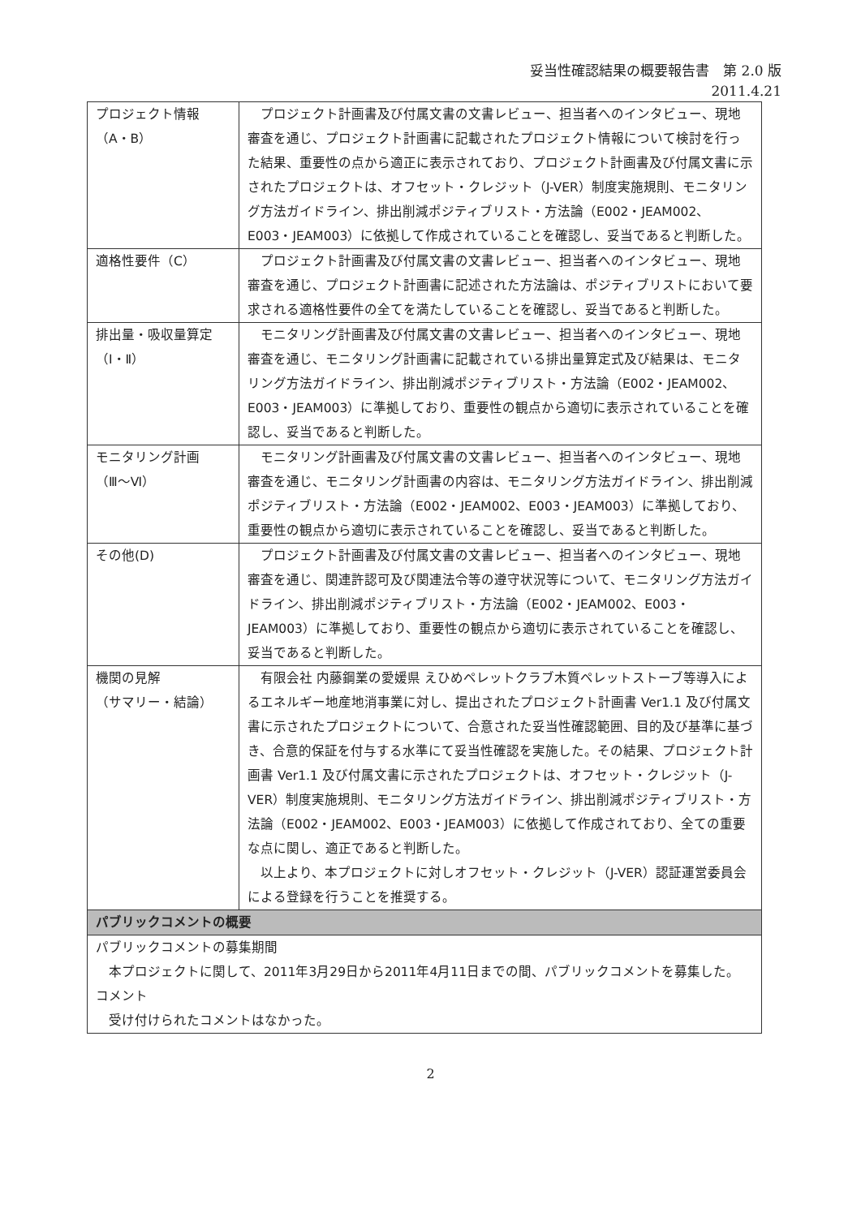妥当性確認結果の概要報告書　第 2.0 版
2011.4.21
| プロジェクト情報 （A・B） | プロジェクト計画書及び付属文書の文書レビュー、担当者へのインタビュー、現地審査を通じ、プロジェクト計画書に記載されたプロジェクト情報について検討を行った結果、重要性の点から適正に表示されており、プロジェクト計画書及び付属文書に示されたプロジェクトは、オフセット・クレジット（J-VER）制度実施規則、モニタリング方法ガイドライン、排出削減ポジティブリスト・方法論（E002・JEAM002、E003・JEAM003）に依拠して作成されていることを確認し、妥当であると判断した。 |
| 適格性要件（C） | プロジェクト計画書及び付属文書の文書レビュー、担当者へのインタビュー、現地審査を通じ、プロジェクト計画書に記述された方法論は、ポジティブリストにおいて要求される適格性要件の全てを満たしていることを確認し、妥当であると判断した。 |
| 排出量・吸収量算定 （Ⅰ・Ⅱ） | モニタリング計画書及び付属文書の文書レビュー、担当者へのインタビュー、現地審査を通じ、モニタリング計画書に記載されている排出量算定式及び結果は、モニタリング方法ガイドライン、排出削減ポジティブリスト・方法論（E002・JEAM002、E003・JEAM003）に準拠しており、重要性の観点から適切に表示されていることを確認し、妥当であると判断した。 |
| モニタリング計画 （Ⅲ～Ⅵ） | モニタリング計画書及び付属文書の文書レビュー、担当者へのインタビュー、現地審査を通じ、モニタリング計画書の内容は、モニタリング方法ガイドライン、排出削減ポジティブリスト・方法論（E002・JEAM002、E003・JEAM003）に準拠しており、重要性の観点から適切に表示されていることを確認し、妥当であると判断した。 |
| その他(D) | プロジェクト計画書及び付属文書の文書レビュー、担当者へのインタビュー、現地審査を通じ、関連許認可及び関連法令等の遵守状況等について、モニタリング方法ガイドライン、排出削減ポジティブリスト・方法論（E002・JEAM002、E003・JEAM003）に準拠しており、重要性の観点から適切に表示されていることを確認し、妥当であると判断した。 |
| 機関の見解 （サマリー・結論） | 有限会社 内藤鋼業の愛媛県 えひめペレットクラブ木質ペレットストーブ等導入によるエネルギー地産地消事業に対し、提出されたプロジェクト計画書 Ver1.1 及び付属文書に示されたプロジェクトについて、合意された妥当性確認範囲、目的及び基準に基づき、合意的保証を付与する水準にて妥当性確認を実施した。その結果、プロジェクト計画書 Ver1.1 及び付属文書に示されたプロジェクトは、オフセット・クレジット（J-VER）制度実施規則、モニタリング方法ガイドライン、排出削減ポジティブリスト・方法論（E002・JEAM002、E003・JEAM003）に依拠して作成されており、全ての重要な点に関し、適正であると判断した。 以上より、本プロジェクトに対しオフセット・クレジット（J-VER）認証運営委員会による登録を行うことを推奨する。 |
| パブリックコメントの概要 | |
| パブリックコメントの募集期間 本プロジェクトに関して、2011年3月29日から2011年4月11日までの間、パブリックコメントを募集した。 コメント 受け付けられたコメントはなかった。 | |
2